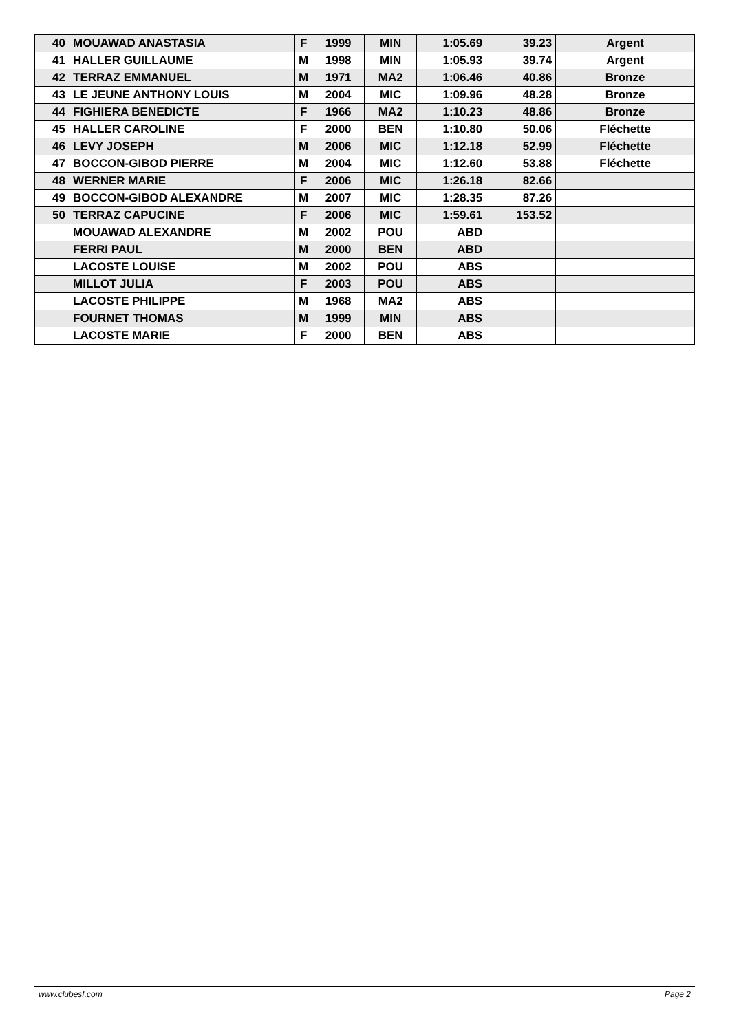| 40 | MOUAWAD ANASTASIA | F | 1999 | MIN | 1:05.69 | 39.23 | Argent |
| 41 | HALLER GUILLAUME | M | 1998 | MIN | 1:05.93 | 39.74 | Argent |
| 42 | TERRAZ EMMANUEL | M | 1971 | MA2 | 1:06.46 | 40.86 | Bronze |
| 43 | LE JEUNE ANTHONY LOUIS | M | 2004 | MIC | 1:09.96 | 48.28 | Bronze |
| 44 | FIGHIERA BENEDICTE | F | 1966 | MA2 | 1:10.23 | 48.86 | Bronze |
| 45 | HALLER CAROLINE | F | 2000 | BEN | 1:10.80 | 50.06 | Fléchette |
| 46 | LEVY JOSEPH | M | 2006 | MIC | 1:12.18 | 52.99 | Fléchette |
| 47 | BOCCON-GIBOD PIERRE | M | 2004 | MIC | 1:12.60 | 53.88 | Fléchette |
| 48 | WERNER MARIE | F | 2006 | MIC | 1:26.18 | 82.66 | |
| 49 | BOCCON-GIBOD ALEXANDRE | M | 2007 | MIC | 1:28.35 | 87.26 | |
| 50 | TERRAZ CAPUCINE | F | 2006 | MIC | 1:59.61 | 153.52 | |
| | MOUAWAD ALEXANDRE | M | 2002 | POU | ABD | | |
| | FERRI PAUL | M | 2000 | BEN | ABD | | |
| | LACOSTE LOUISE | M | 2002 | POU | ABS | | |
| | MILLOT JULIA | F | 2003 | POU | ABS | | |
| | LACOSTE PHILIPPE | M | 1968 | MA2 | ABS | | |
| | FOURNET THOMAS | M | 1999 | MIN | ABS | | |
| | LACOSTE MARIE | F | 2000 | BEN | ABS | | |
www.clubesf.com Page 2